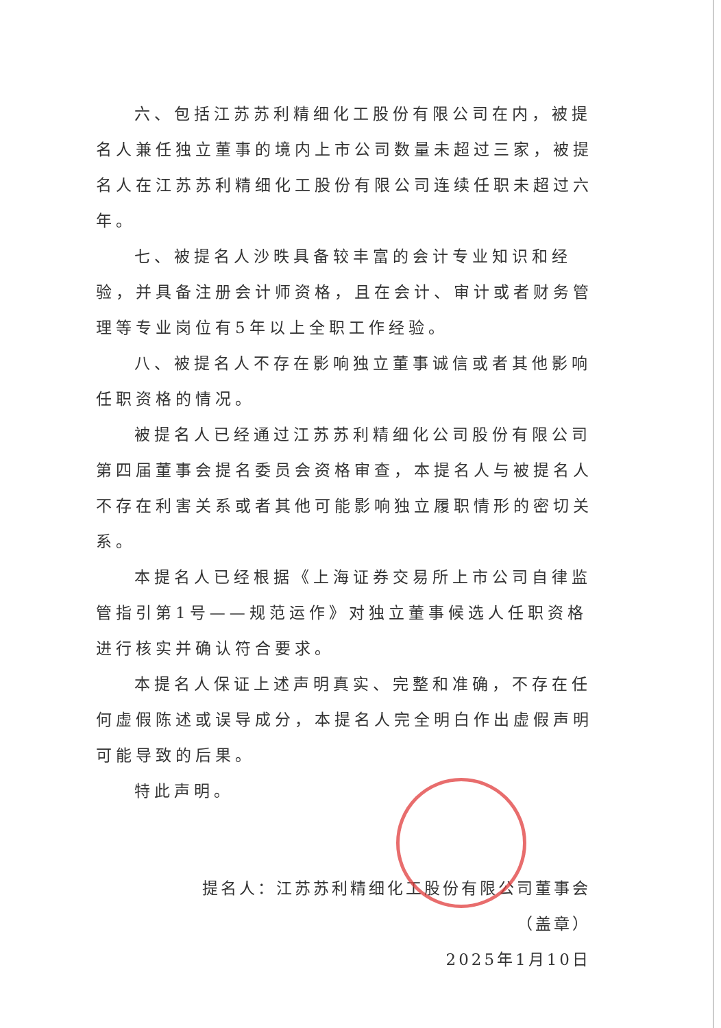六、包括江苏苏利精细化工股份有限公司在内，被提名人兼任独立董事的境内上市公司数量未超过三家，被提名人在江苏苏利精细化工股份有限公司连续任职未超过六年。
七、被提名人沙昳具备较丰富的会计专业知识和经验，并具备注册会计师资格，且在会计、审计或者财务管理等专业岗位有5年以上全职工作经验。
八、被提名人不存在影响独立董事诚信或者其他影响任职资格的情况。
被提名人已经通过江苏苏利精细化公司股份有限公司第四届董事会提名委员会资格审查，本提名人与被提名人不存在利害关系或者其他可能影响独立履职情形的密切关系。
本提名人已经根据《上海证券交易所上市公司自律监管指引第1号——规范运作》对独立董事候选人任职资格进行核实并确认符合要求。
本提名人保证上述声明真实、完整和准确，不存在任何虚假陈述或误导成分，本提名人完全明白作出虚假声明可能导致的后果。
特此声明。
提名人：江苏苏利精细化工股份有限公司董事会
（盖章）
2025年1月10日